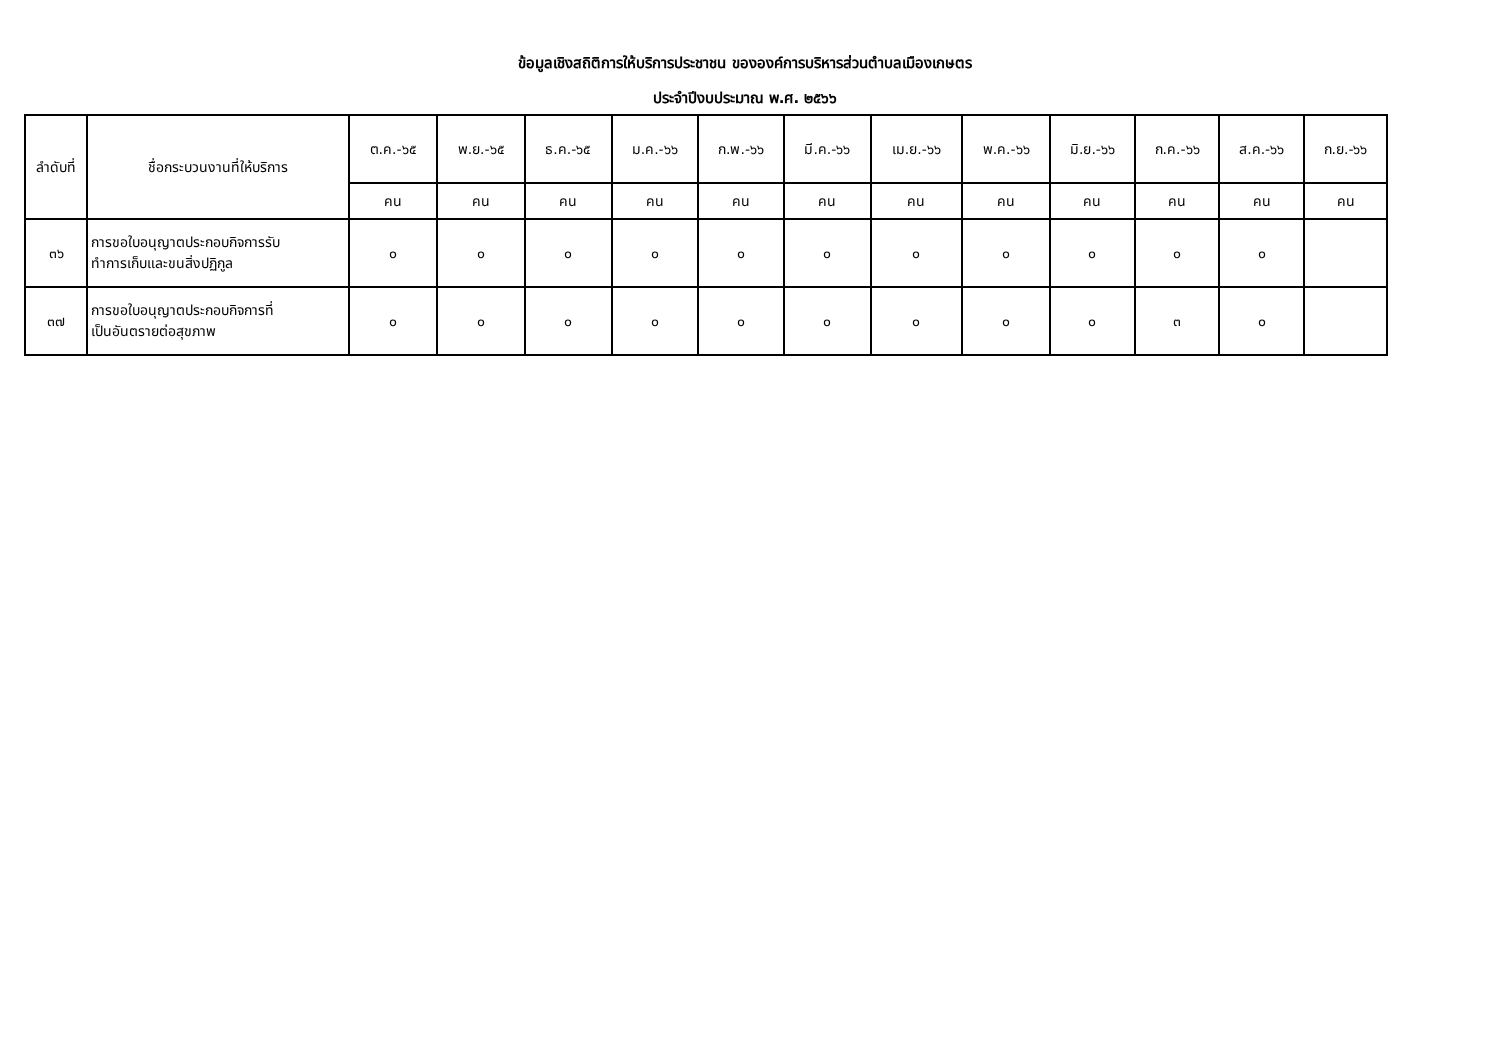ข้อมูลเชิงสถิติการให้บริการประชาชน ขององค์การบริหารส่วนตำบลเมืองเกษตร
ประจำปีงบประมาณ พ.ศ. ๒๕๖๖
| ลำดับที่ | ชื่อกระบวนงานที่ให้บริการ | ต.ค.-๖๕ | พ.ย.-๖๕ | ธ.ค.-๖๕ | ม.ค.-๖๖ | ก.พ.-๖๖ | มี.ค.-๖๖ | เม.ย.-๖๖ | พ.ค.-๖๖ | มิ.ย.-๖๖ | ก.ค.-๖๖ | ส.ค.-๖๖ | ก.ย.-๖๖ |
| --- | --- | --- | --- | --- | --- | --- | --- | --- | --- | --- | --- | --- | --- |
| | | คน | คน | คน | คน | คน | คน | คน | คน | คน | คน | คน | คน |
| ๓๖ | การขอใบอนุญาตประกอบกิจการรับ ทำการเก็บและขนสิ่งปฏิกูล | ๐ | ๐ | ๐ | ๐ | ๐ | ๐ | ๐ | ๐ | ๐ | ๐ | ๐ | |
| ๓๗ | การขอใบอนุญาตประกอบกิจการที่ เป็นอันตรายต่อสุขภาพ | ๐ | ๐ | ๐ | ๐ | ๐ | ๐ | ๐ | ๐ | ๐ | ๓ | ๐ | |